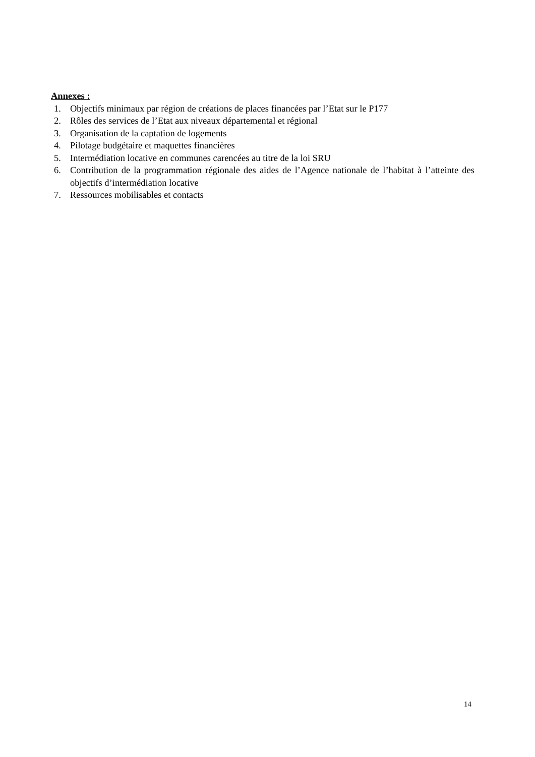Annexes :
1. Objectifs minimaux par région de créations de places financées par l’Etat sur le P177
2. Rôles des services de l’Etat aux niveaux départemental et régional
3. Organisation de la captation de logements
4. Pilotage budgétaire et maquettes financières
5. Intermédiation locative en communes carencées au titre de la loi SRU
6. Contribution de la programmation régionale des aides de l’Agence nationale de l’habitat à l’atteinte des objectifs d’intermédiation locative
7. Ressources mobilisables et contacts
14